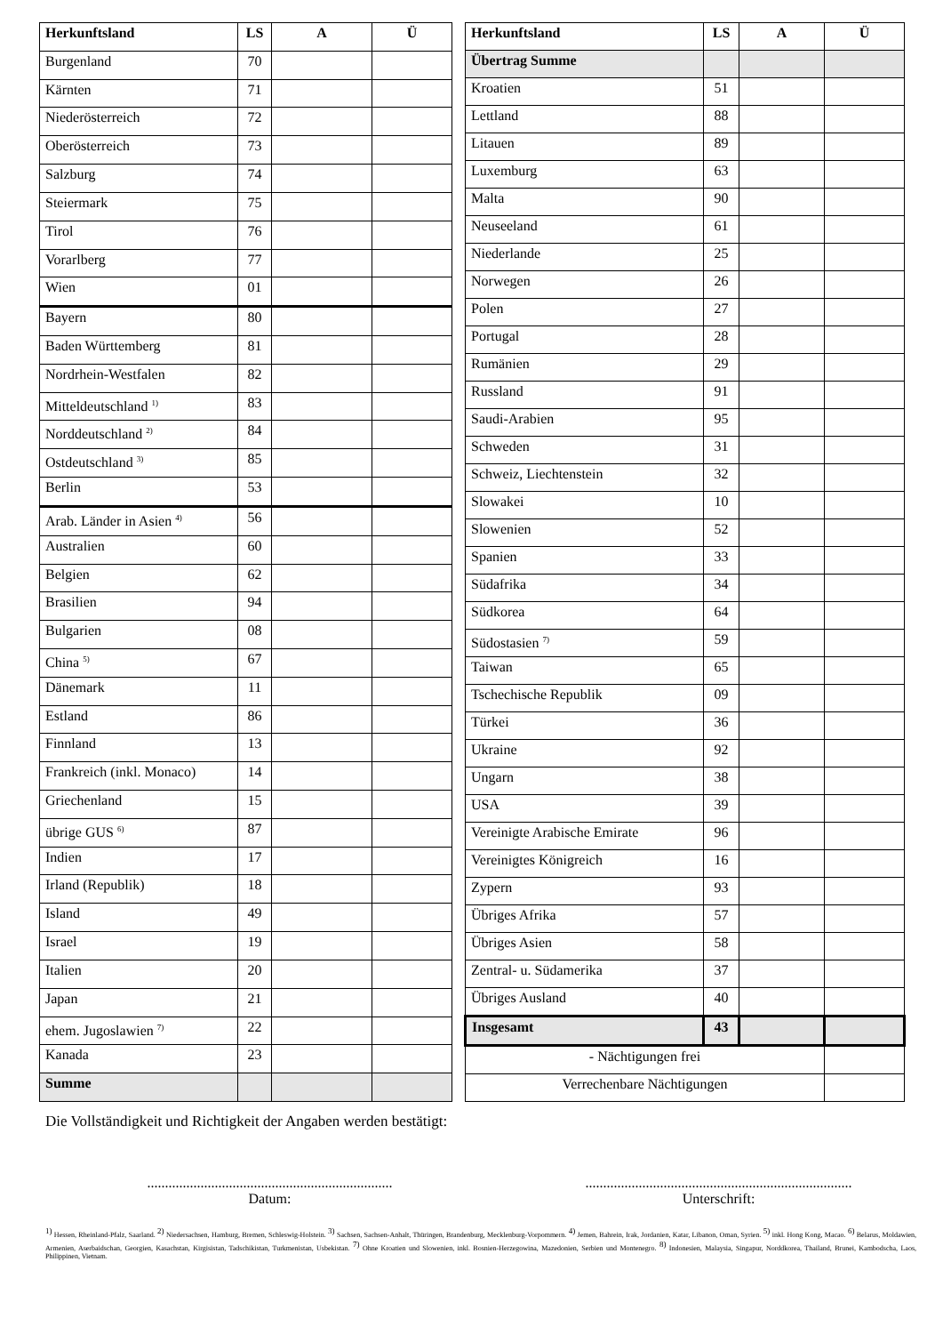| Herkunftsland | LS | A | Ü |
| --- | --- | --- | --- |
| Burgenland | 70 | | |
| Kärnten | 71 | | |
| Niederösterreich | 72 | | |
| Oberösterreich | 73 | | |
| Salzburg | 74 | | |
| Steiermark | 75 | | |
| Tirol | 76 | | |
| Vorarlberg | 77 | | |
| Wien | 01 | | |
| Bayern | 80 | | |
| Baden Württemberg | 81 | | |
| Nordrhein-Westfalen | 82 | | |
| Mitteldeutschland <sup>1)</sup> | 83 | | |
| Norddeutschland <sup>2)</sup> | 84 | | |
| Ostdeutschland <sup>3)</sup> | 85 | | |
| Berlin | 53 | | |
| Arab. Länder in Asien <sup>4)</sup> | 56 | | |
| Australien | 60 | | |
| Belgien | 62 | | |
| Brasilien | 94 | | |
| Bulgarien | 08 | | |
| China <sup>5)</sup> | 67 | | |
| Dänemark | 11 | | |
| Estland | 86 | | |
| Finnland | 13 | | |
| Frankreich (inkl. Monaco) | 14 | | |
| Griechenland | 15 | | |
| übrige GUS <sup>6)</sup> | 87 | | |
| Indien | 17 | | |
| Irland (Republik) | 18 | | |
| Island | 49 | | |
| Israel | 19 | | |
| Italien | 20 | | |
| Japan | 21 | | |
| ehem. Jugoslawien <sup>7)</sup> | 22 | | |
| Kanada | 23 | | |
| Summe | | | |
| Herkunftsland | LS | A | Ü |
| --- | --- | --- | --- |
| Übertrag Summe | | | |
| Kroatien | 51 | | |
| Lettland | 88 | | |
| Litauen | 89 | | |
| Luxemburg | 63 | | |
| Malta | 90 | | |
| Neuseeland | 61 | | |
| Niederlande | 25 | | |
| Norwegen | 26 | | |
| Polen | 27 | | |
| Portugal | 28 | | |
| Rumänien | 29 | | |
| Russland | 91 | | |
| Saudi-Arabien | 95 | | |
| Schweden | 31 | | |
| Schweiz, Liechtenstein | 32 | | |
| Slowakei | 10 | | |
| Slowenien | 52 | | |
| Spanien | 33 | | |
| Südafrika | 34 | | |
| Südkorea | 64 | | |
| Südostasien <sup>7)</sup> | 59 | | |
| Taiwan | 65 | | |
| Tschechische Republik | 09 | | |
| Türkei | 36 | | |
| Ukraine | 92 | | |
| Ungarn | 38 | | |
| USA | 39 | | |
| Vereinigte Arabische Emirate | 96 | | |
| Vereinigtes Königreich | 16 | | |
| Zypern | 93 | | |
| Übriges Afrika | 57 | | |
| Übriges Asien | 58 | | |
| Zentral- u. Südamerika | 37 | | |
| Übriges Ausland | 40 | | |
| Insgesamt | 43 | | |
| - Nächtigungen frei | | | |
| Verrechenbare Nächtigungen | | | |
Die Vollständigkeit und Richtigkeit der Angaben werden bestätigt:
.....................................................................
Datum:
...........................................................................
Unterschrift:
<sup>1)</sup> Hessen, Rheinland-Pfalz, Saarland. <sup>2)</sup> Niedersachsen, Hamburg, Bremen, Schleswig-Holstein. <sup>3)</sup> Sachsen, Sachsen-Anhalt, Thüringen, Brandenburg, Mecklenburg-Vorpommern. <sup>4)</sup> Jemen, Bahrein, Irak, Jordanien, Katar, Libanon, Oman, Syrien. <sup>5)</sup> inkl. Hong Kong, Macao. <sup>6)</sup> Belarus, Moldawien, Armenien, Aserbaidschan, Georgien, Kasachstan, Kirgisistan, Tadschikistan, Turkmenistan, Usbekistan. <sup>7)</sup> Ohne Kroatien und Slowenien, inkl. Bosnien-Herzegowina, Mazedonien, Serbien und Montenegro. <sup>8)</sup> Indonesien, Malaysia, Singapur, Norddkorea, Thailand, Brunei, Kambodscha, Laos, Philippinen, Vietnam.